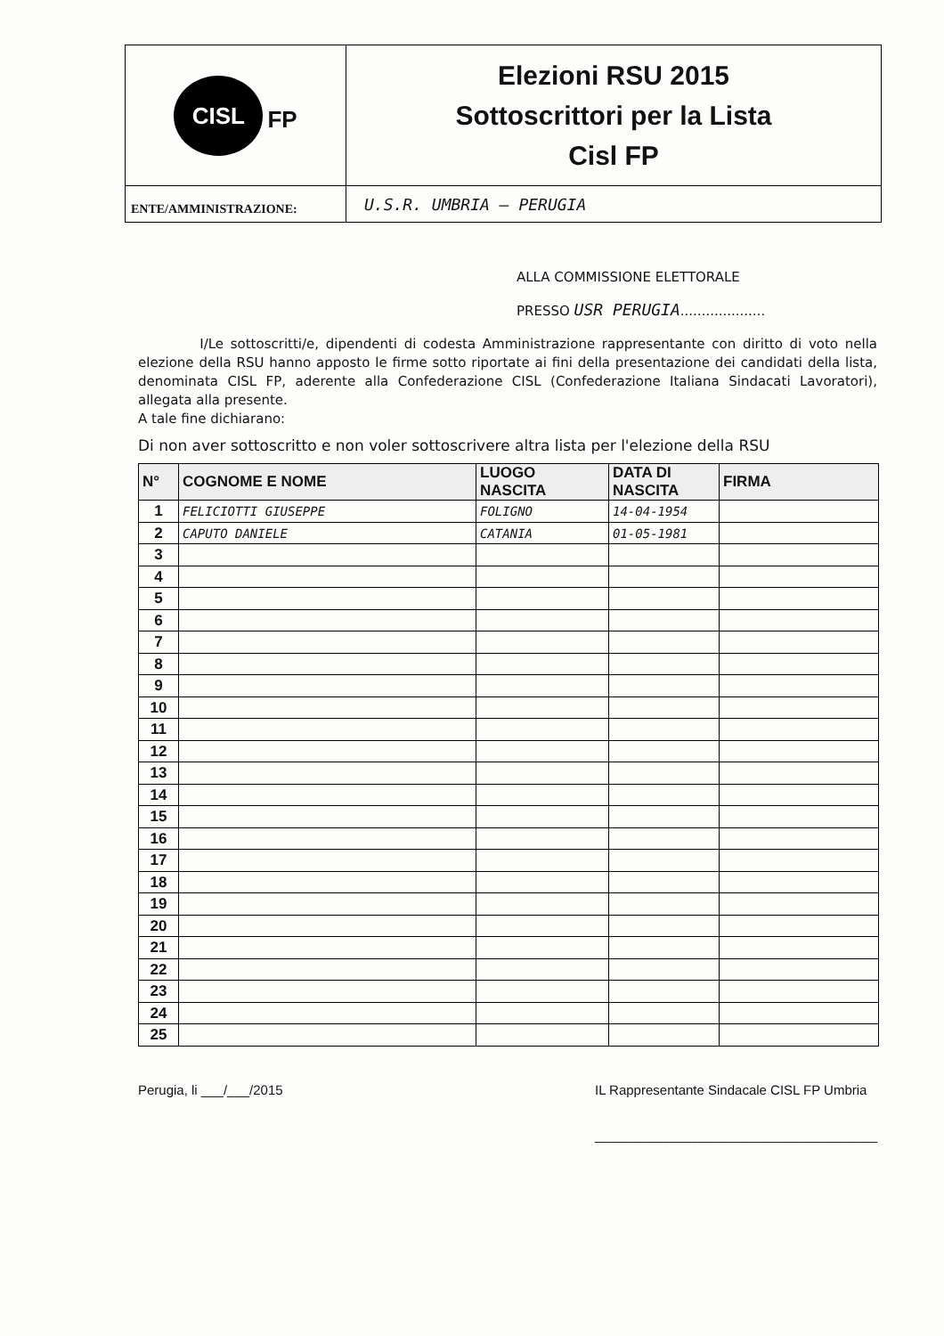| CISL FP | Elezioni RSU 2015 Sottoscrittori per la Lista Cisl FP |
| ENTE/AMMINISTRAZIONE: | U.S.R. UMBRIA – PERUGIA |
ALLA COMMISSIONE ELETTORALE
PRESSO USR PERUGIA....................
I/Le sottoscritti/e, dipendenti di codesta Amministrazione rappresentante con diritto di voto nella elezione della RSU hanno apposto le firme sotto riportate ai fini della presentazione dei candidati della lista, denominata CISL FP, aderente alla Confederazione CISL (Confederazione Italiana Sindacati Lavoratori), allegata alla presente.
A tale fine dichiarano:
Di non aver sottoscritto e non voler sottoscrivere altra lista per l'elezione della RSU
| N° | COGNOME E NOME | LUOGO NASCITA | DATA DI NASCITA | FIRMA |
| --- | --- | --- | --- | --- |
| 1 | FELICIOTTI GIUSEPPE | FOLIGNO | 14-04-1954 | |
| 2 | CAPUTO DANIELE | CATANIA | 01-05-1981 | |
| 3 | | | | |
| 4 | | | | |
| 5 | | | | |
| 6 | | | | |
| 7 | | | | |
| 8 | | | | |
| 9 | | | | |
| 10 | | | | |
| 11 | | | | |
| 12 | | | | |
| 13 | | | | |
| 14 | | | | |
| 15 | | | | |
| 16 | | | | |
| 17 | | | | |
| 18 | | | | |
| 19 | | | | |
| 20 | | | | |
| 21 | | | | |
| 22 | | | | |
| 23 | | | | |
| 24 | | | | |
| 25 | | | | |
Perugia, li ___/___/2015 IL Rappresentante Sindacale CISL FP Umbria
______________________________________